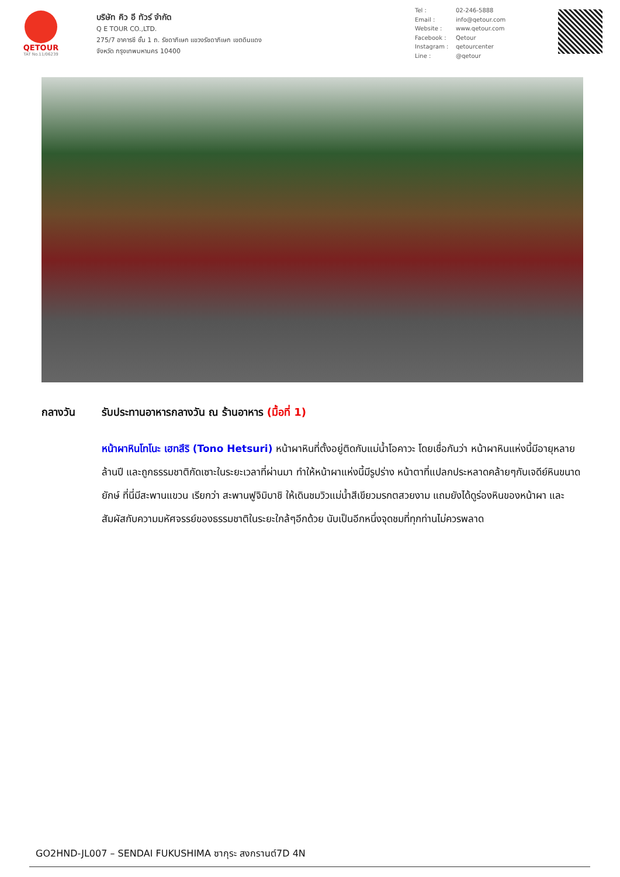QETOUR
TAT No.11/06239
บริษัท คิว อี ทัวร์ จำกัด
Q E TOUR CO.,LTD.
275/7 อาคารซี ชั้น 1 ถ. รัชดาภิเษก แขวงรัชดาภิเษก เขตดินแดง
จังหวัด กรุงเทพมหานคร 10400
Tel : 02-246-5888
Email : info@qetour.com
Website : www.qetour.com
Facebook : Qetour
Instagram : qetourcenter
Line : @qetour
กลางวัน รับประทานอาหารกลางวัน ณ ร้านอาหาร (มื้อที่ 1)
หน้าผาหินโทโนะ เฮทสึริ (Tono Hetsuri) หน้าผาหินที่ตั้งอยู่ติดกับแม่น้ำโอคาวะ โดยเชื่อกันว่า หน้าผาหินแห่งนี้มีอายุหลายล้านปี และถูกธรรมชาติกัดเซาะในระยะเวลาที่ผ่านมา ทำให้หน้าผาแห่งนี้มีรูปร่าง หน้าตาที่แปลกประหลาดคล้ายๆกับเจดีย์หินขนาดยักษ์ ที่นี่มีสะพานแขวน เรียกว่า สะพานฟูจิมิบาชิ ให้เดินชมวิวแม่น้ำสีเขียวมรกตสวยงาม แถมยังได้ดูร่องหินของหน้าผา และสัมผัสกับความมหัศจรรย์ของธรรมชาติในระยะใกล้ๆอีกด้วย นับเป็นอีกหนึ่งจุดชมที่ทุกท่านไม่ควรพลาด
GO2HND-JL007 – SENDAI FUKUSHIMA ซากุระ สงกรานต์7D 4N